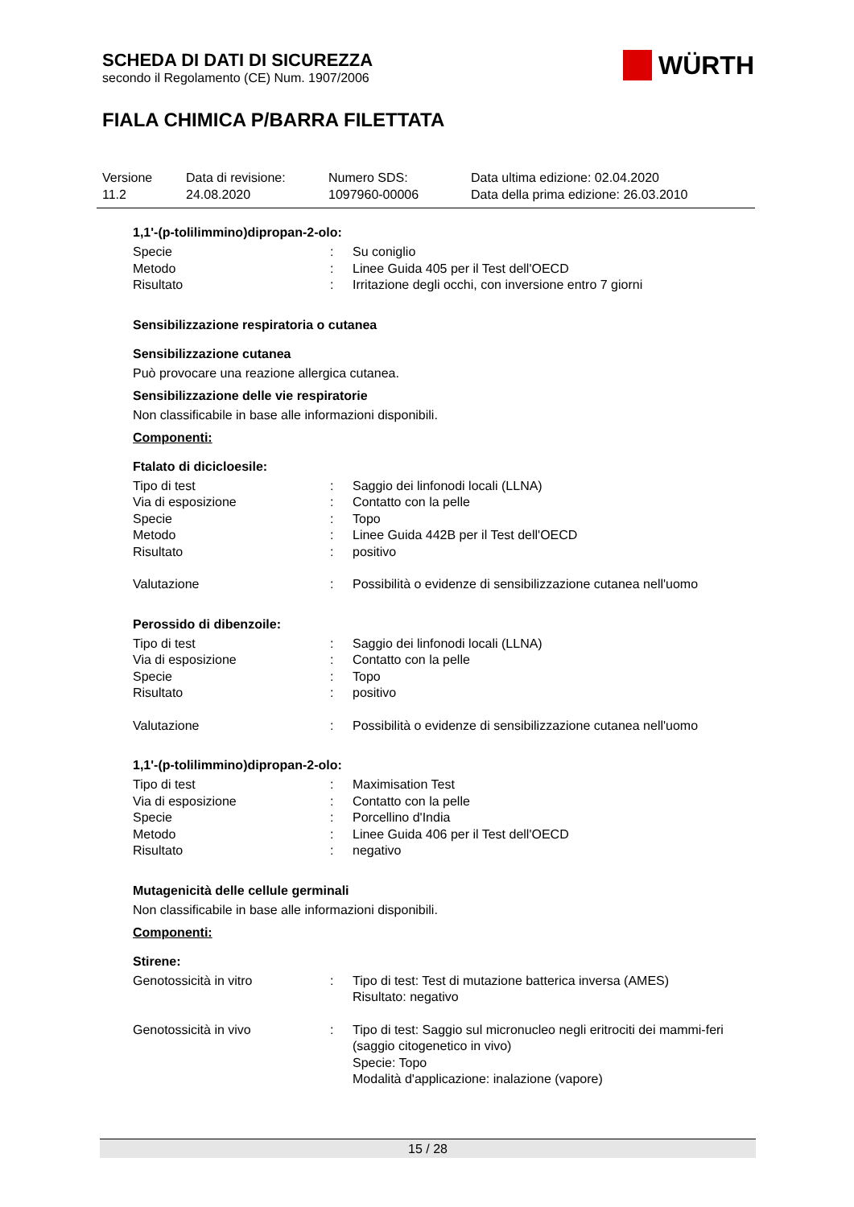SCHEDA DI DATI DI SICUREZZA
secondo il Regolamento (CE) Num. 1907/2006
WÜRTH
FIALA CHIMICA P/BARRA FILETTATA
| Versione 11.2 | Data di revisione: 24.08.2020 | Numero SDS: 1097960-00006 | Data ultima edizione: 02.04.2020 Data della prima edizione: 26.03.2010 |
1,1'-(p-tolilimmino)dipropan-2-olo:
| Specie | : | Su coniglio |
| Metodo | : | Linee Guida 405 per il Test dell'OECD |
| Risultato | : | Irritazione degli occhi, con inversione entro 7 giorni |
Sensibilizzazione respiratoria o cutanea
Sensibilizzazione cutanea
Può provocare una reazione allergica cutanea.
Sensibilizzazione delle vie respiratorie
Non classificabile in base alle informazioni disponibili.
Componenti:
Ftalato di dicicloesile:
| Tipo di test | : | Saggio dei linfonodi locali (LLNA) |
| Via di esposizione | : | Contatto con la pelle |
| Specie | : | Topo |
| Metodo | : | Linee Guida 442B per il Test dell'OECD |
| Risultato | : | positivo |
| Valutazione | : | Possibilità o evidenze di sensibilizzazione cutanea nell'uomo |
Perossido di dibenzoile:
| Tipo di test | : | Saggio dei linfonodi locali (LLNA) |
| Via di esposizione | : | Contatto con la pelle |
| Specie | : | Topo |
| Risultato | : | positivo |
| Valutazione | : | Possibilità o evidenze di sensibilizzazione cutanea nell'uomo |
1,1'-(p-tolilimmino)dipropan-2-olo:
| Tipo di test | : | Maximisation Test |
| Via di esposizione | : | Contatto con la pelle |
| Specie | : | Porcellino d'India |
| Metodo | : | Linee Guida 406 per il Test dell'OECD |
| Risultato | : | negativo |
Mutagenicità delle cellule germinali
Non classificabile in base alle informazioni disponibili.
Componenti:
Stirene:
| Genotossicità in vitro | : | Tipo di test: Test di mutazione batterica inversa (AMES) Risultato: negativo |
| Genotossicità in vivo | : | Tipo di test: Saggio sul micronucleo negli eritrociti dei mammi-feri (saggio citogenetico in vivo) Specie: Topo Modalità d'applicazione: inalazione (vapore) |
15 / 28